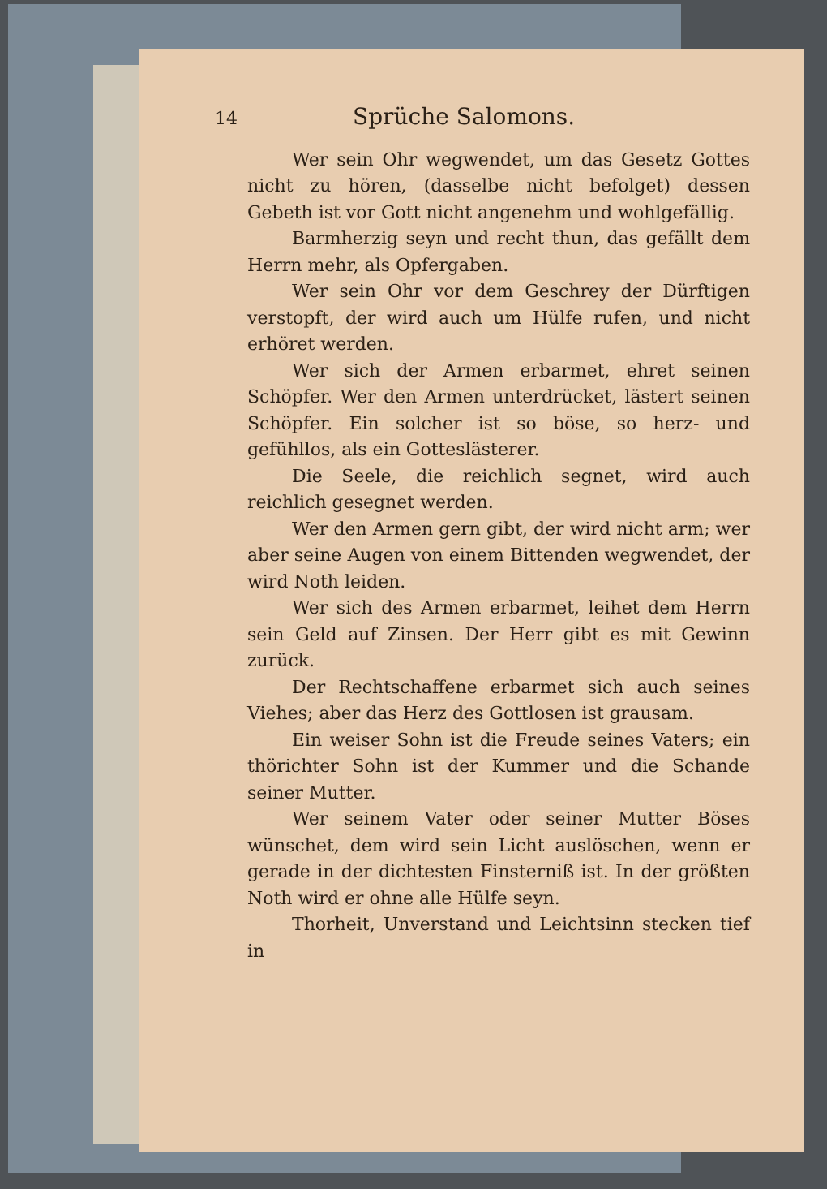14 Sprüche Salomons.
Wer sein Ohr wegwendet, um das Gesetz Gottes nicht zu hören, (dasselbe nicht befolget) dessen Gebeth ist vor Gott nicht angenehm und wohlgefällig.
Barmherzig seyn und recht thun, das gefällt dem Herrn mehr, als Opfergaben.
Wer sein Ohr vor dem Geschrey der Dürftigen verstopft, der wird auch um Hülfe rufen, und nicht erhöret werden.
Wer sich der Armen erbarmet, ehret seinen Schöpfer. Wer den Armen unterdrücket, lästert seinen Schöpfer. Ein solcher ist so böse, so herz- und gefühllos, als ein Gotteslästerer.
Die Seele, die reichlich segnet, wird auch reichlich gesegnet werden.
Wer den Armen gern gibt, der wird nicht arm; wer aber seine Augen von einem Bittenden wegwendet, der wird Noth leiden.
Wer sich des Armen erbarmet, leihet dem Herrn sein Geld auf Zinsen. Der Herr gibt es mit Gewinn zurück.
Der Rechtschaffene erbarmet sich auch seines Viehes; aber das Herz des Gottlosen ist grausam.
Ein weiser Sohn ist die Freude seines Vaters; ein thörichter Sohn ist der Kummer und die Schande seiner Mutter.
Wer seinem Vater oder seiner Mutter Böses wünschet, dem wird sein Licht auslöschen, wenn er gerade in der dichtesten Finsterniß ist. In der größten Noth wird er ohne alle Hülfe seyn.
Thorheit, Unverstand und Leichtsinn stecken tief in